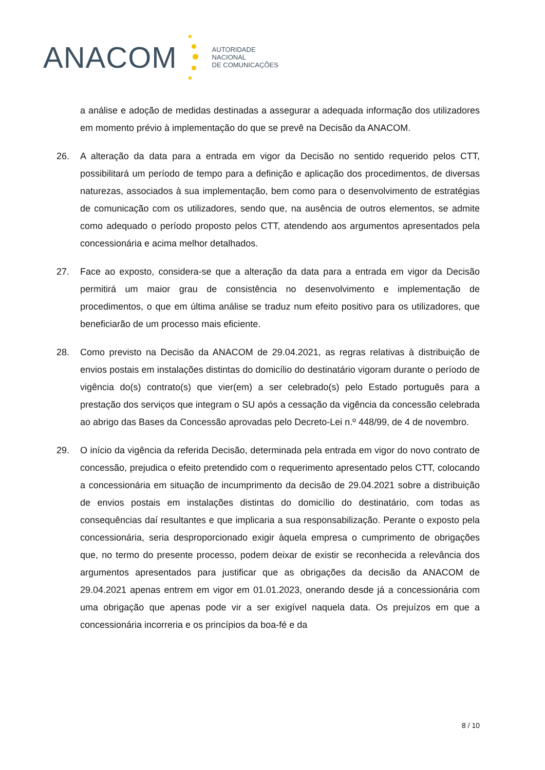ANACOM
AUTORIDADE
NACIONAL
DE COMUNICAÇÕES
a análise e adoção de medidas destinadas a assegurar a adequada informação dos utilizadores em momento prévio à implementação do que se prevê na Decisão da ANACOM.
26. A alteração da data para a entrada em vigor da Decisão no sentido requerido pelos CTT, possibilitará um período de tempo para a definição e aplicação dos procedimentos, de diversas naturezas, associados à sua implementação, bem como para o desenvolvimento de estratégias de comunicação com os utilizadores, sendo que, na ausência de outros elementos, se admite como adequado o período proposto pelos CTT, atendendo aos argumentos apresentados pela concessionária e acima melhor detalhados.
27. Face ao exposto, considera-se que a alteração da data para a entrada em vigor da Decisão permitirá um maior grau de consistência no desenvolvimento e implementação de procedimentos, o que em última análise se traduz num efeito positivo para os utilizadores, que beneficiarão de um processo mais eficiente.
28. Como previsto na Decisão da ANACOM de 29.04.2021, as regras relativas à distribuição de envios postais em instalações distintas do domicílio do destinatário vigoram durante o período de vigência do(s) contrato(s) que vier(em) a ser celebrado(s) pelo Estado português para a prestação dos serviços que integram o SU após a cessação da vigência da concessão celebrada ao abrigo das Bases da Concessão aprovadas pelo Decreto-Lei n.º 448/99, de 4 de novembro.
29. O início da vigência da referida Decisão, determinada pela entrada em vigor do novo contrato de concessão, prejudica o efeito pretendido com o requerimento apresentado pelos CTT, colocando a concessionária em situação de incumprimento da decisão de 29.04.2021 sobre a distribuição de envios postais em instalações distintas do domicílio do destinatário, com todas as consequências daí resultantes e que implicaria a sua responsabilização. Perante o exposto pela concessionária, seria desproporcionado exigir àquela empresa o cumprimento de obrigações que, no termo do presente processo, podem deixar de existir se reconhecida a relevância dos argumentos apresentados para justificar que as obrigações da decisão da ANACOM de 29.04.2021 apenas entrem em vigor em 01.01.2023, onerando desde já a concessionária com uma obrigação que apenas pode vir a ser exigível naquela data. Os prejuízos em que a concessionária incorreria e os princípios da boa-fé e da
8 / 10